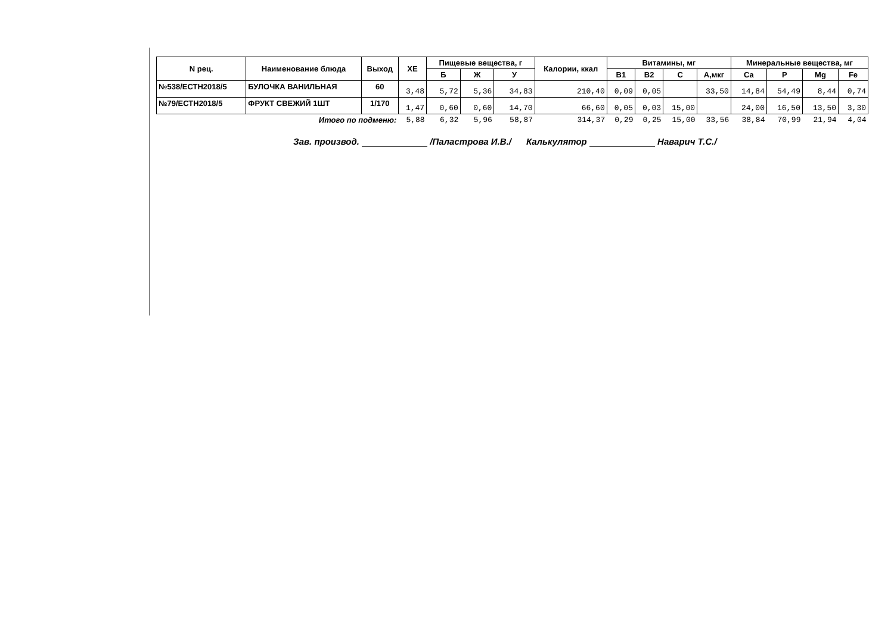| N рец. | Наименование блюда | Выход | ХЕ | Пищевые вещества, г | | | Калории, ккал | Витамины, мг | | | | Минеральные вещества, мг | | | |
| --- | --- | --- | --- | --- | --- | --- | --- | --- | --- | --- | --- | --- | --- | --- | --- |
| | | | | Б | Ж | У | | В1 | В2 | С | А,мкг | Ca | P | Mg | Fe |
| №538/ЕСТН2018/5 | БУЛОЧКА ВАНИЛЬНАЯ | 60 | 3,48 | 5,72 | 5,36 | 34,83 | 210,40 | 0,09 | 0,05 | | 33,50 | 14,84 | 54,49 | 8,44 | 0,74 |
| №79/ЕСТН2018/5 | ФРУКТ СВЕЖИЙ 1ШТ | 1/170 | 1,47 | 0,60 | 0,60 | 14,70 | 66,60 | 0,05 | 0,03 | 15,00 | | 24,00 | 16,50 | 13,50 | 3,30 |
| | Итого по подменю: | | 5,88 | 6,32 | 5,96 | 58,87 | 314,37 | 0,29 | 0,25 | 15,00 | 33,56 | 38,84 | 70,99 | 21,94 | 4,04 |
Зав. производ. /Паластрова И.В./ Калькулятор Наварич Т.С./